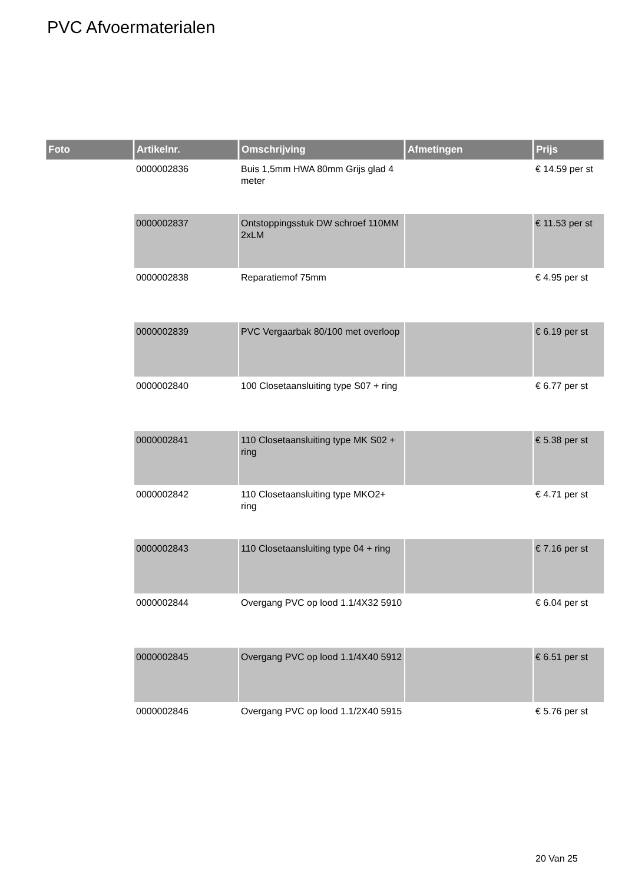PVC Afvoermaterialen
| Foto | Artikelnr. | Omschrijving | Afmetingen | Prijs |
| --- | --- | --- | --- | --- |
| | 0000002836 | Buis 1,5mm HWA 80mm Grijs glad 4 meter | | € 14.59 per st |
| | 0000002837 | Ontstoppingsstuk DW schroef 110MM 2xLM | | € 11.53 per st |
| | 0000002838 | Reparatiemof 75mm | | € 4.95 per st |
| | 0000002839 | PVC Vergaarbak 80/100 met overloop | | € 6.19 per st |
| | 0000002840 | 100 Closetaansluiting type S07 + ring | | € 6.77 per st |
| | 0000002841 | 110 Closetaansluiting type MK S02 + ring | | € 5.38 per st |
| | 0000002842 | 110 Closetaansluiting type MKO2+ ring | | € 4.71 per st |
| | 0000002843 | 110 Closetaansluiting type 04 + ring | | € 7.16 per st |
| | 0000002844 | Overgang PVC op lood 1.1/4X32 5910 | | € 6.04 per st |
| | 0000002845 | Overgang PVC op lood 1.1/4X40 5912 | | € 6.51 per st |
| | 0000002846 | Overgang PVC op lood 1.1/2X40 5915 | | € 5.76 per st |
20 Van 25